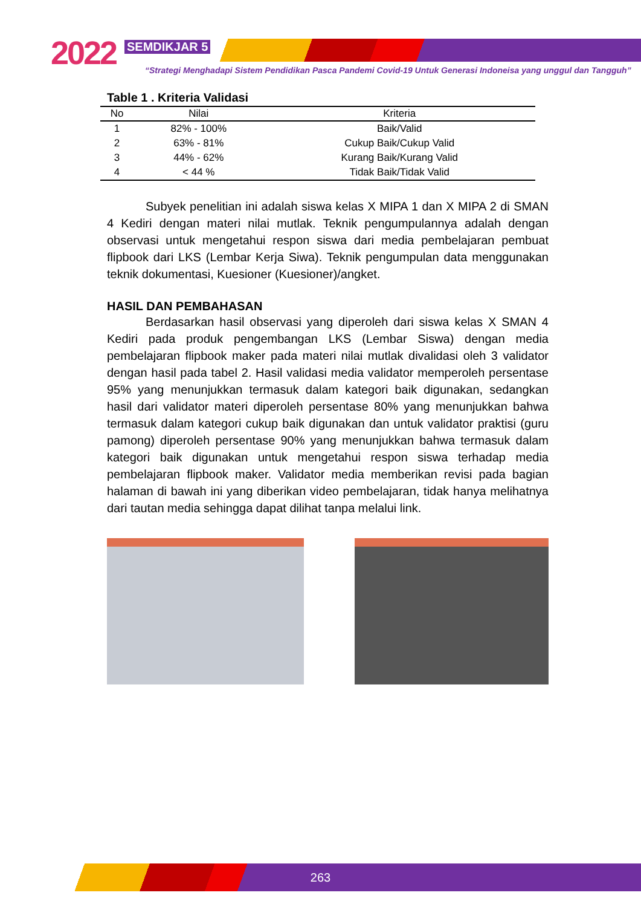2022 SEMDIKJAR 5
“Strategi Menghadapi Sistem Pendidikan Pasca Pandemi Covid-19 Untuk Generasi Indoneisa yang unggul dan Tangguh”
Table 1 . Kriteria Validasi
| No | Nilai | Kriteria |
| --- | --- | --- |
| 1 | 82% - 100% | Baik/Valid |
| 2 | 63% - 81% | Cukup Baik/Cukup Valid |
| 3 | 44% - 62% | Kurang Baik/Kurang Valid |
| 4 | < 44 % | Tidak Baik/Tidak Valid |
Subyek penelitian ini adalah siswa kelas X MIPA 1 dan X MIPA 2 di SMAN 4 Kediri dengan materi nilai mutlak. Teknik pengumpulannya adalah dengan observasi untuk mengetahui respon siswa dari media pembelajaran pembuat flipbook dari LKS (Lembar Kerja Siwa). Teknik pengumpulan data menggunakan teknik dokumentasi, Kuesioner (Kuesioner)/angket.
HASIL DAN PEMBAHASAN
Berdasarkan hasil observasi yang diperoleh dari siswa kelas X SMAN 4 Kediri pada produk pengembangan LKS (Lembar Siswa) dengan media pembelajaran flipbook maker pada materi nilai mutlak divalidasi oleh 3 validator dengan hasil pada tabel 2. Hasil validasi media validator memperoleh persentase 95% yang menunjukkan termasuk dalam kategori baik digunakan, sedangkan hasil dari validator materi diperoleh persentase 80% yang menunjukkan bahwa termasuk dalam kategori cukup baik digunakan dan untuk validator praktisi (guru pamong) diperoleh persentase 90% yang menunjukkan bahwa termasuk dalam kategori baik digunakan untuk mengetahui respon siswa terhadap media pembelajaran flipbook maker. Validator media memberikan revisi pada bagian halaman di bawah ini yang diberikan video pembelajaran, tidak hanya melihatnya dari tautan media sehingga dapat dilihat tanpa melalui link.
263